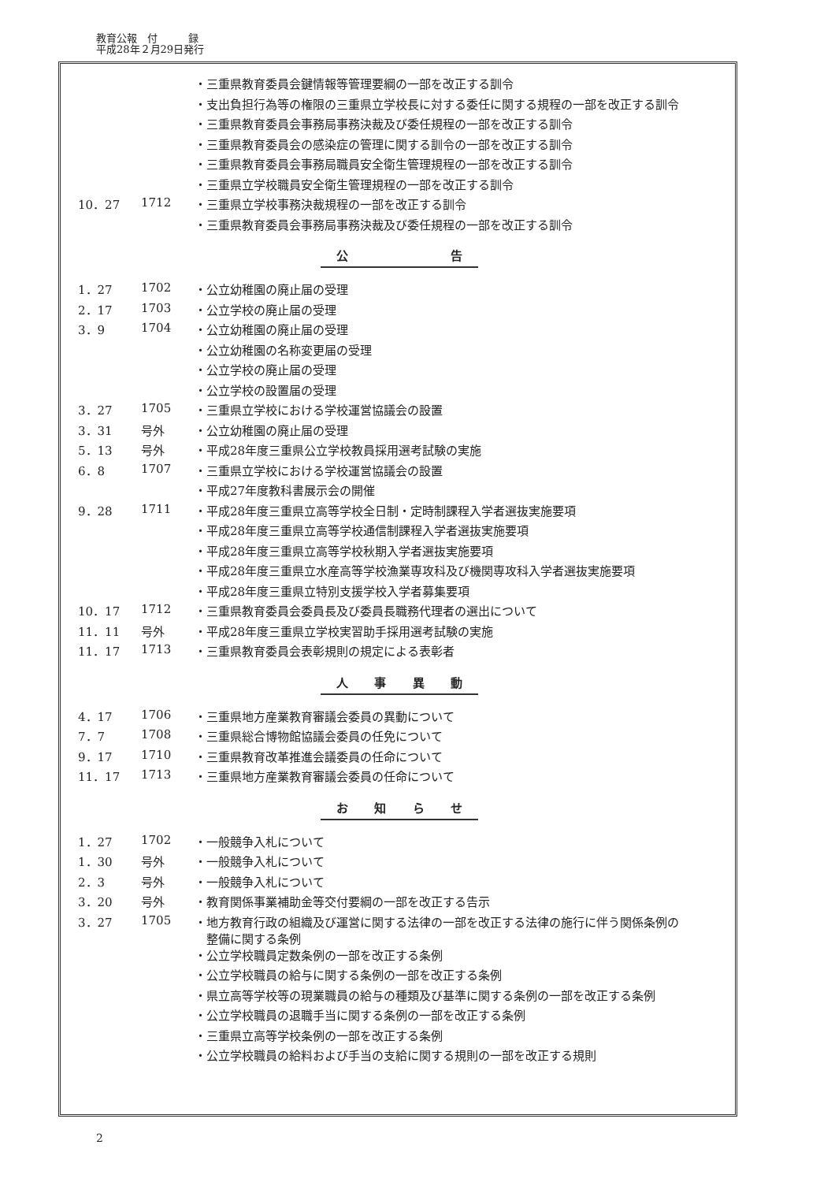教育公報　付　　　録
平成28年２月29日発行
| | | ・三重県教育委員会鍵情報等管理要綱の一部を改正する訓令 |
| | | ・支出負担行為等の権限の三重県立学校長に対する委任に関する規程の一部を改正する訓令 |
| | | ・三重県教育委員会事務局事務決裁及び委任規程の一部を改正する訓令 |
| | | ・三重県教育委員会の感染症の管理に関する訓令の一部を改正する訓令 |
| | | ・三重県教育委員会事務局職員安全衛生管理規程の一部を改正する訓令 |
| | | ・三重県立学校職員安全衛生管理規程の一部を改正する訓令 |
| 10．27 | 1712 | ・三重県立学校事務決裁規程の一部を改正する訓令 |
| | | ・三重県教育委員会事務局事務決裁及び委任規程の一部を改正する訓令 |
公 告
| 1．27 | 1702 | ・公立幼稚園の廃止届の受理 |
| 2．17 | 1703 | ・公立学校の廃止届の受理 |
| 3．9 | 1704 | ・公立幼稚園の廃止届の受理 |
| | | ・公立幼稚園の名称変更届の受理 |
| | | ・公立学校の廃止届の受理 |
| | | ・公立学校の設置届の受理 |
| 3．27 | 1705 | ・三重県立学校における学校運営協議会の設置 |
| 3．31 | 号外 | ・公立幼稚園の廃止届の受理 |
| 5．13 | 号外 | ・平成28年度三重県公立学校教員採用選考試験の実施 |
| 6．8 | 1707 | ・三重県立学校における学校運営協議会の設置 |
| | | ・平成27年度教科書展示会の開催 |
| 9．28 | 1711 | ・平成28年度三重県立高等学校全日制・定時制課程入学者選抜実施要項 |
| | | ・平成28年度三重県立高等学校通信制課程入学者選抜実施要項 |
| | | ・平成28年度三重県立高等学校秋期入学者選抜実施要項 |
| | | ・平成28年度三重県立水産高等学校漁業専攻科及び機関専攻科入学者選抜実施要項 |
| | | ・平成28年度三重県立特別支援学校入学者募集要項 |
| 10．17 | 1712 | ・三重県教育委員会委員長及び委員長職務代理者の選出について |
| 11．11 | 号外 | ・平成28年度三重県立学校実習助手採用選考試験の実施 |
| 11．17 | 1713 | ・三重県教育委員会表彰規則の規定による表彰者 |
人事異動
| 4．17 | 1706 | ・三重県地方産業教育審議会委員の異動について |
| 7．7 | 1708 | ・三重県総合博物館協議会委員の任免について |
| 9．17 | 1710 | ・三重県教育改革推進会議委員の任命について |
| 11．17 | 1713 | ・三重県地方産業教育審議会委員の任命について |
お知らせ
| 1．27 | 1702 | ・一般競争入札について |
| 1．30 | 号外 | ・一般競争入札について |
| 2．3 | 号外 | ・一般競争入札について |
| 3．20 | 号外 | ・教育関係事業補助金等交付要綱の一部を改正する告示 |
| 3．27 | 1705 | ・地方教育行政の組織及び運営に関する法律の一部を改正する法律の施行に伴う関係条例の 整備に関する条例 |
| | | ・公立学校職員定数条例の一部を改正する条例 |
| | | ・公立学校職員の給与に関する条例の一部を改正する条例 |
| | | ・県立高等学校等の現業職員の給与の種類及び基準に関する条例の一部を改正する条例 |
| | | ・公立学校職員の退職手当に関する条例の一部を改正する条例 |
| | | ・三重県立高等学校条例の一部を改正する条例 |
| | | ・公立学校職員の給料および手当の支給に関する規則の一部を改正する規則 |
2